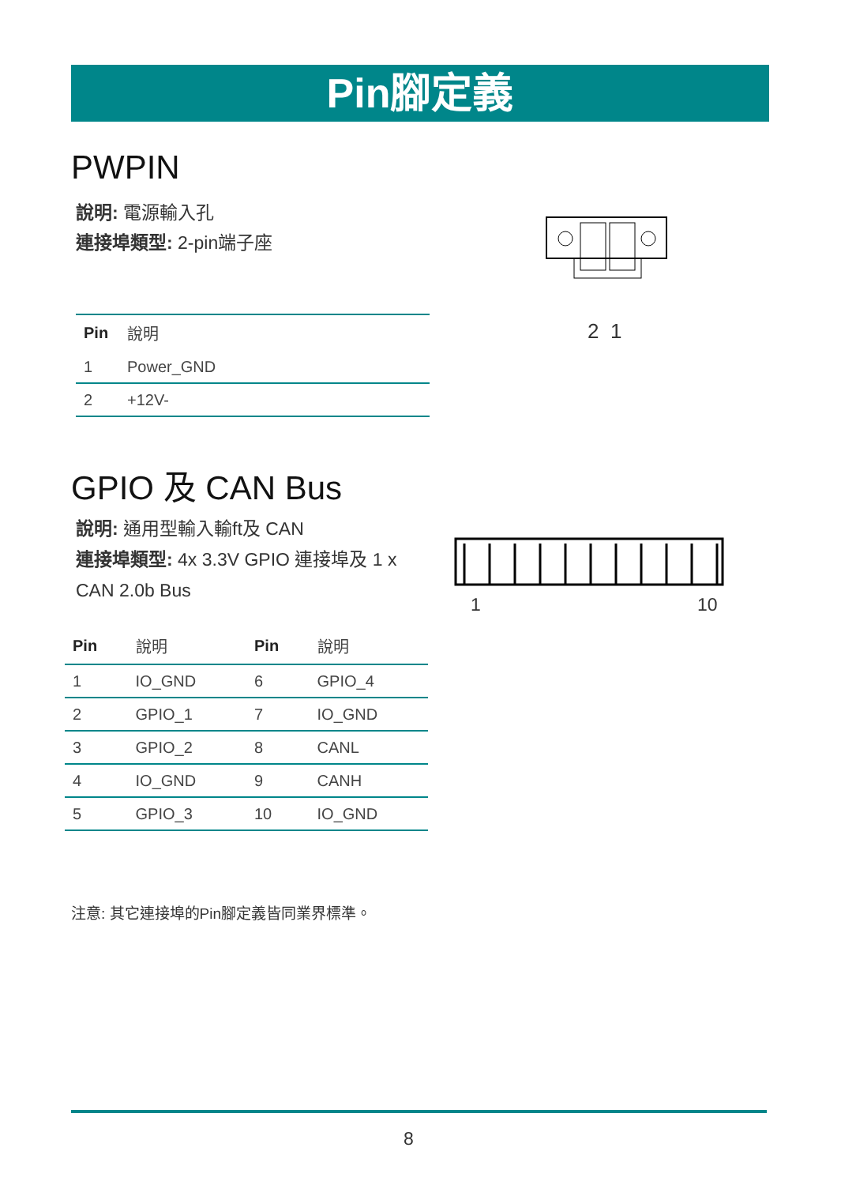Pin腳定義
PWPIN
說明: 電源輸入孔
連接埠類型: 2-pin端子座
2 1
| Pin | 說明 |
| 1 | Power_GND |
| 2 | +12V- |
GPIO 及 CAN Bus
說明: 通用型輸入輸ft及 CAN
連接埠類型: 4x 3.3V GPIO 連接埠及 1 x
CAN 2.0b Bus
1 10
| Pin | 說明 | Pin | 說明 |
| 1 | IO_GND | 6 | GPIO_4 |
| 2 | GPIO_1 | 7 | IO_GND |
| 3 | GPIO_2 | 8 | CANL |
| 4 | IO_GND | 9 | CANH |
| 5 | GPIO_3 | 10 | IO_GND |
注意: 其它連接埠的Pin腳定義皆同業界標準。
8